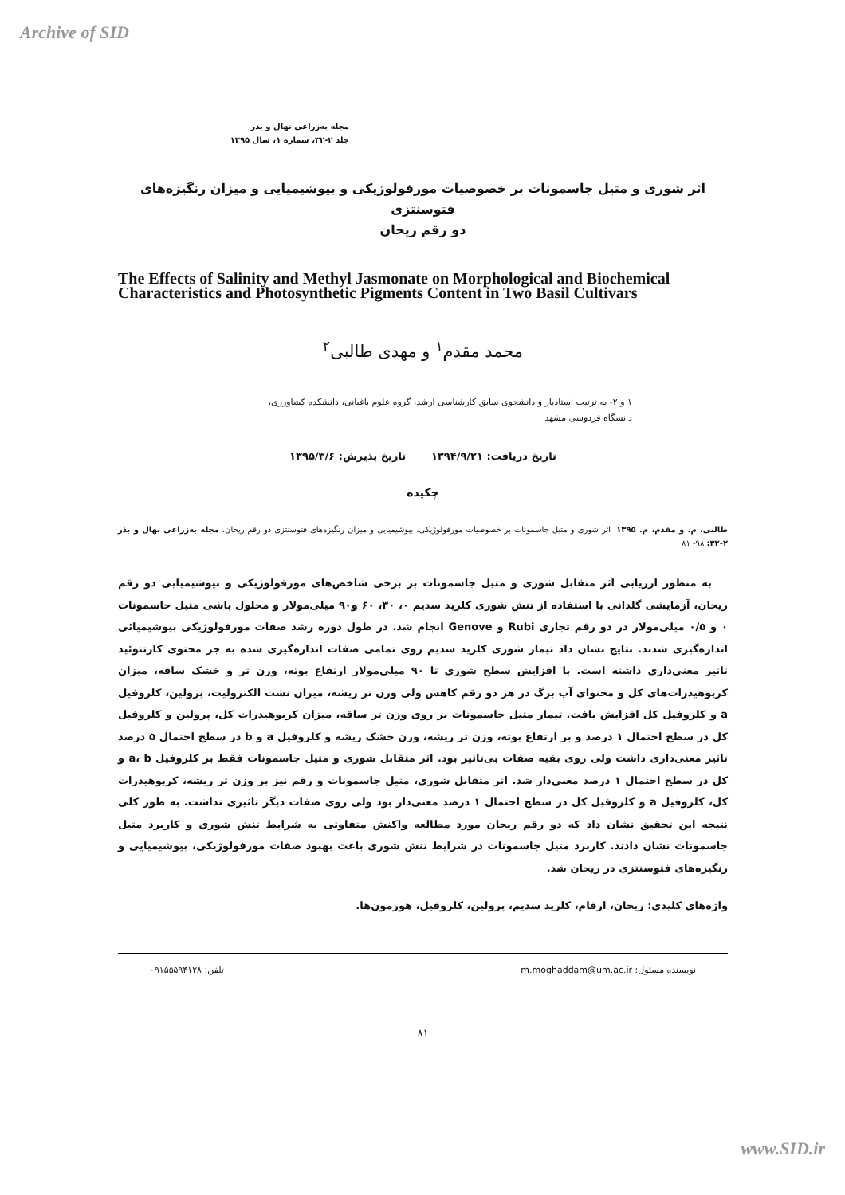Archive of SID
مجله به‌زراعی نهال و بذر
جلد ۲-۳۲، شماره ۱، سال ۱۳۹۵
اثر شوری و متیل جاسمونات بر خصوصیات مورفولوژیکی و بیوشیمیایی و میزان رنگیزه‌های فتوسنتزی
دو رقم ریحان
The Effects of Salinity and Methyl Jasmonate on Morphological and Biochemical Characteristics and Photosynthetic Pigments Content in Two Basil Cultivars
محمد مقدم<sup>۱</sup> و مهدی طالبی<sup>۲</sup>
۱ و ۲- به ترتیب استادیار و دانشجوی سابق کارشناسی ارشد، گروه علوم باغبانی، دانشکده کشاورزی،
دانشگاه فردوسی مشهد
تاریخ دریافت: ۱۳۹۴/۹/۲۱ تاریخ پذیرش: ۱۳۹۵/۳/۶
چکیده
طالبی، م. و مقدم، م. ۱۳۹۵. اثر شوری و متیل جاسمونات بر خصوصیات مورفولوژیکی، بیوشیمیایی و میزان رنگیزه‌های فتوسنتزی دو رقم ریحان. مجله به‌زراعی نهال و بذر ۲-۳۲: ۹۸- ۸۱
به منظور ارزیابی اثر متقابل شوری و متیل جاسمونات بر برخی شاخص‌های مورفولوژیکی و بیوشیمیایی دو رقم ریحان، آزمایشی گلدانی با استفاده از تنش شوری کلرید سدیم ۰، ۳۰، ۶۰ و۹۰ میلی‌مولار و محلول پاشی متیل جاسمونات ۰ و ۰/۵ میلی‌مولار در دو رقم تجاری Rubi و Genove انجام شد. در طول دوره رشد صفات مورفولوژیکی بیوشیمیائی اندازه‌گیری شدند. نتایج نشان داد تیمار شوری کلرید سدیم روی تمامی صفات اندازه‌گیری شده به جز محتوی کارتنوئید تاثیر معنی‌داری داشته است. با افزایش سطح شوری تا ۹۰ میلی‌مولار ارتفاع بوته، وزن تر و خشک ساقه، میزان کربوهیدرات‌های کل و محتوای آب برگ در هر دو رقم کاهش ولی وزن تر ریشه، میزان نشت الکترولیت، پرولین، کلروفیل a و کلروفیل کل افزایش یافت. تیمار متیل جاسمونات بر روی وزن تر ساقه، میزان کربوهیدرات کل، پرولین و کلروفیل کل در سطح احتمال ۱ درصد و بر ارتفاع بوته، وزن تر ریشه، وزن خشک ریشه و کلروفیل a و b در سطح احتمال ۵ درصد تاثیر معنی‌داری داشت ولی روی بقیه صفات بی‌تاثیر بود. اثر متقابل شوری و متیل جاسمونات فقط بر کلروفیل a، b و کل در سطح احتمال ۱ درصد معنی‌دار شد. اثر متقابل شوری، متیل جاسمونات و رقم نیز بر وزن تر ریشه، کربوهیدرات کل، کلروفیل a و کلروفیل کل در سطح احتمال ۱ درصد معنی‌دار بود ولی روی صفات دیگر تاثیری نداشت. به طور کلی نتیجه این تحقیق نشان داد که دو رقم ریحان مورد مطالعه واکنش متفاوتی به شرایط تنش شوری و کاربرد متیل جاسمونات نشان دادند. کاربرد متیل جاسمونات در شرایط تنش شوری باعث بهبود صفات مورفولوژیکی، بیوشیمیایی و رنگیزه‌های فتوسنتزی در ریحان شد.
واژه‌های کلیدی: ریحان، ارقام، کلرید سدیم، پرولین، کلروفیل، هورمون‌ها.
نویسنده مسئول: m.moghaddam@um.ac.ir تلفن: ۰۹۱۵۵۵۹۴۱۲۸
۸۱
www.SID.ir